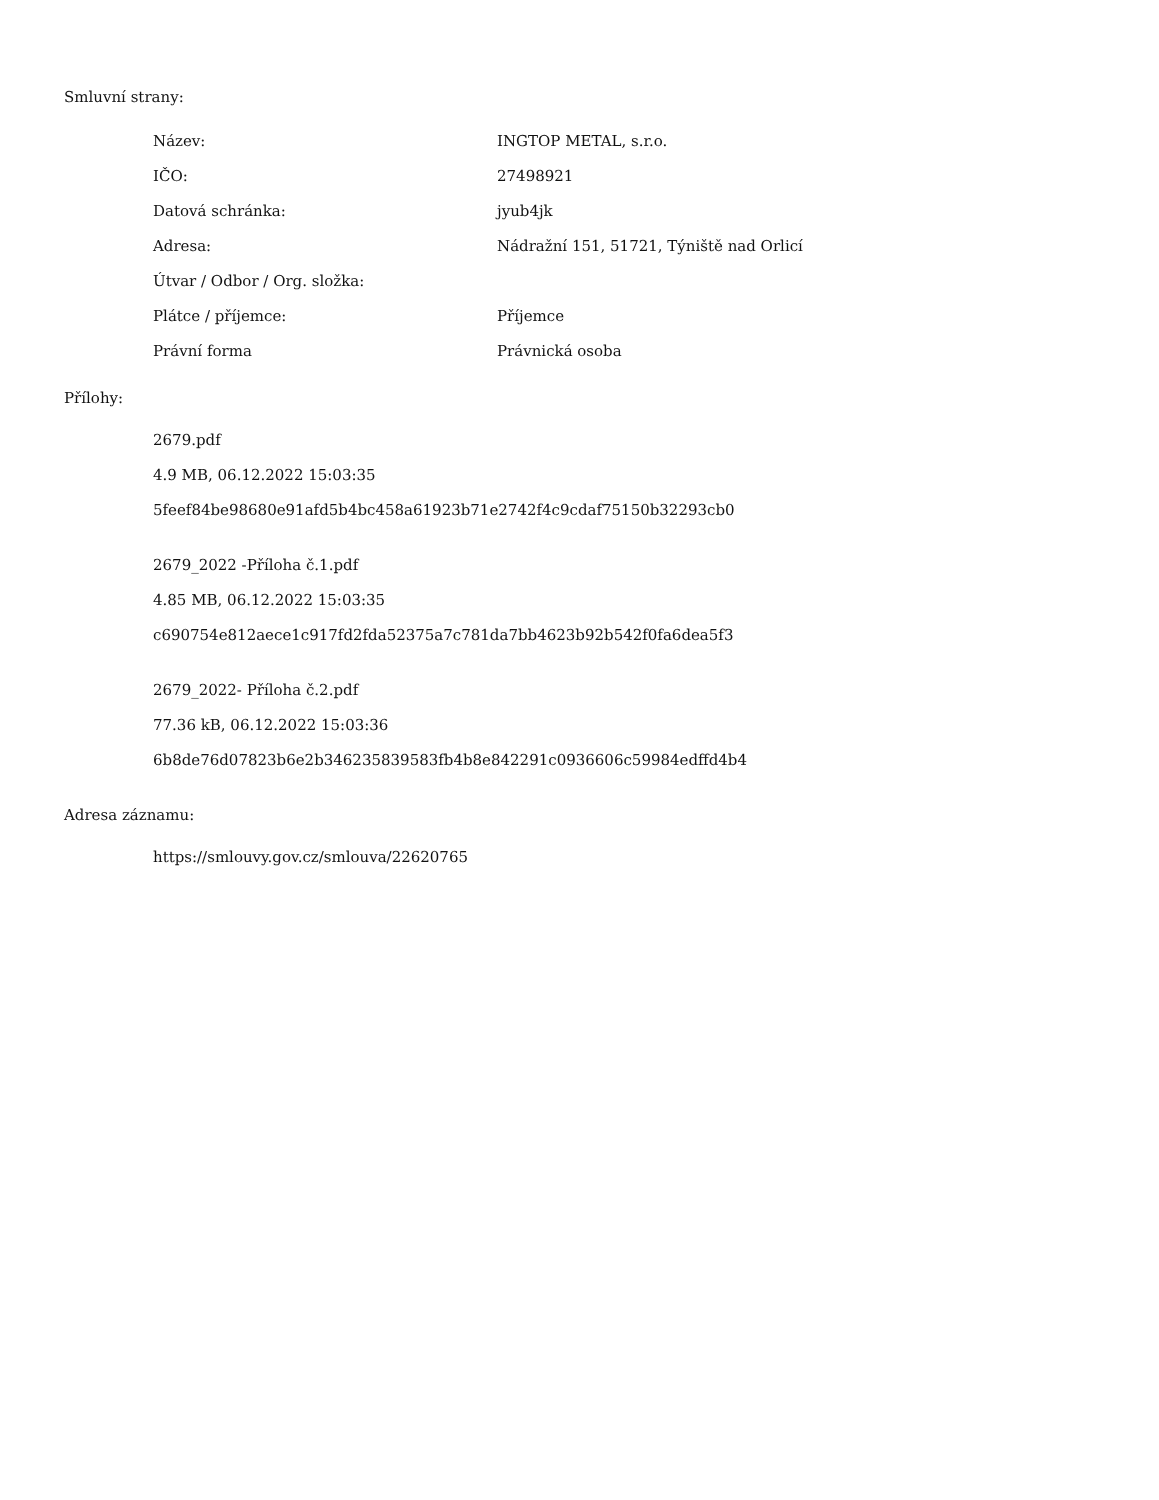Smluvní strany:
| Název: | INGTOP METAL, s.r.o. |
| IČO: | 27498921 |
| Datová schránka: | jyub4jk |
| Adresa: | Nádražní 151, 51721, Týniště nad Orlicí |
| Útvar / Odbor / Org. složka: | |
| Plátce / příjemce: | Příjemce |
| Právní forma | Právnická osoba |
Přílohy:
2679.pdf
4.9 MB, 06.12.2022 15:03:35
5feef84be98680e91afd5b4bc458a61923b71e2742f4c9cdaf75150b32293cb0
2679_2022 -Příloha č.1.pdf
4.85 MB, 06.12.2022 15:03:35
c690754e812aece1c917fd2fda52375a7c781da7bb4623b92b542f0fa6dea5f3
2679_2022- Příloha č.2.pdf
77.36 kB, 06.12.2022 15:03:36
6b8de76d07823b6e2b346235839583fb4b8e842291c0936606c59984edffd4b4
Adresa záznamu:
https://smlouvy.gov.cz/smlouva/22620765